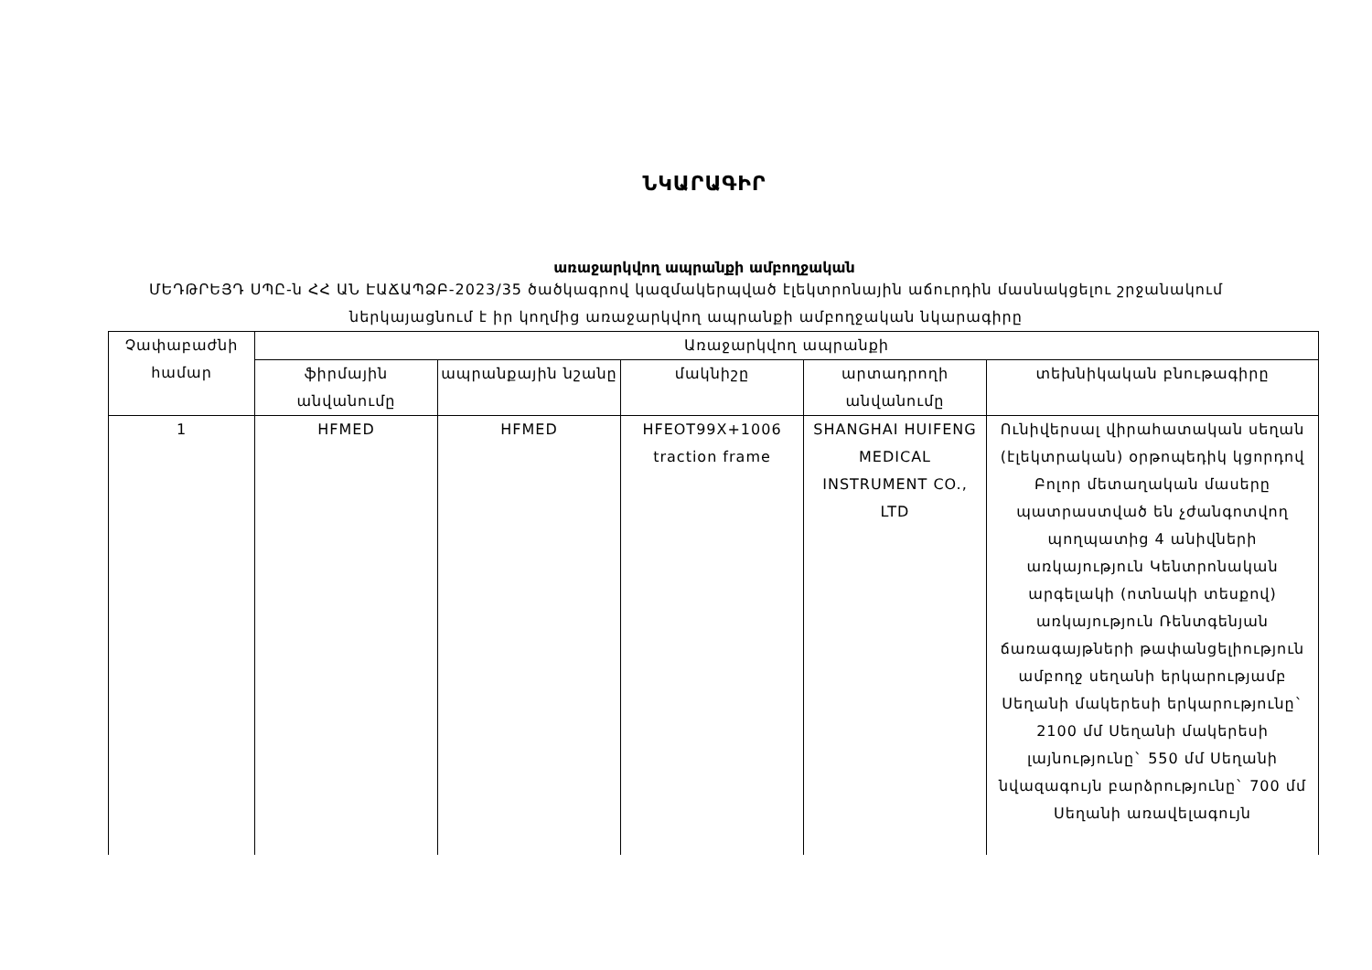ՆԿԱՐԱԳԻՐ
առաջարկվող ապրանքի ամբողջական
ՄԵԴԹՐԵՅԴ ՍՊԸ-ն ՀՀ ԱՆ ԷԱՃԱՊՁԲ-2023/35 ծածկագրով կազմակերպված էլեկտրոնային աճուրդին մասնակցելու շրջանակում ներկայացնում է իր կողմից առաջարկվող ապրանքի ամբողջական նկարագիրը
| Չափաբաժնի համար | Առաջարկվող ապրանքի | | | | |
| --- | --- | --- | --- | --- | --- |
| | ֆիրմային անվանումը | ապրանքային նշանը | մակնիշը | արտադրողի անվանումը | տեխնիկական բնութագիրը |
| 1 | HFMED | HFMED | HFEOT99X+1006 traction frame | SHANGHAI HUIFENG MEDICAL INSTRUMENT CO., LTD | Ունիվերսալ վիրահատական սեղան (էլեկտրական) օրթոպեդիկ կցորդով Բոլոր մետաղական մասերը պատրաստված են չժանգոտվող պողպատից 4 անիվների առկայություն Կենտրոնական արգելակի (ոտնակի տեսքով) առկայություն Ռենտգենյան ճառագայթների թափանցելիություն ամբողջ սեղանի երկարությամբ Սեղանի մակերեսի երկարությունը` 2100 մմ Սեղանի մակերեսի լայնությունը` 550 մմ Սեղանի նվազագույն բարձրությունը` 700 մմ Սեղանի առավելագույն |